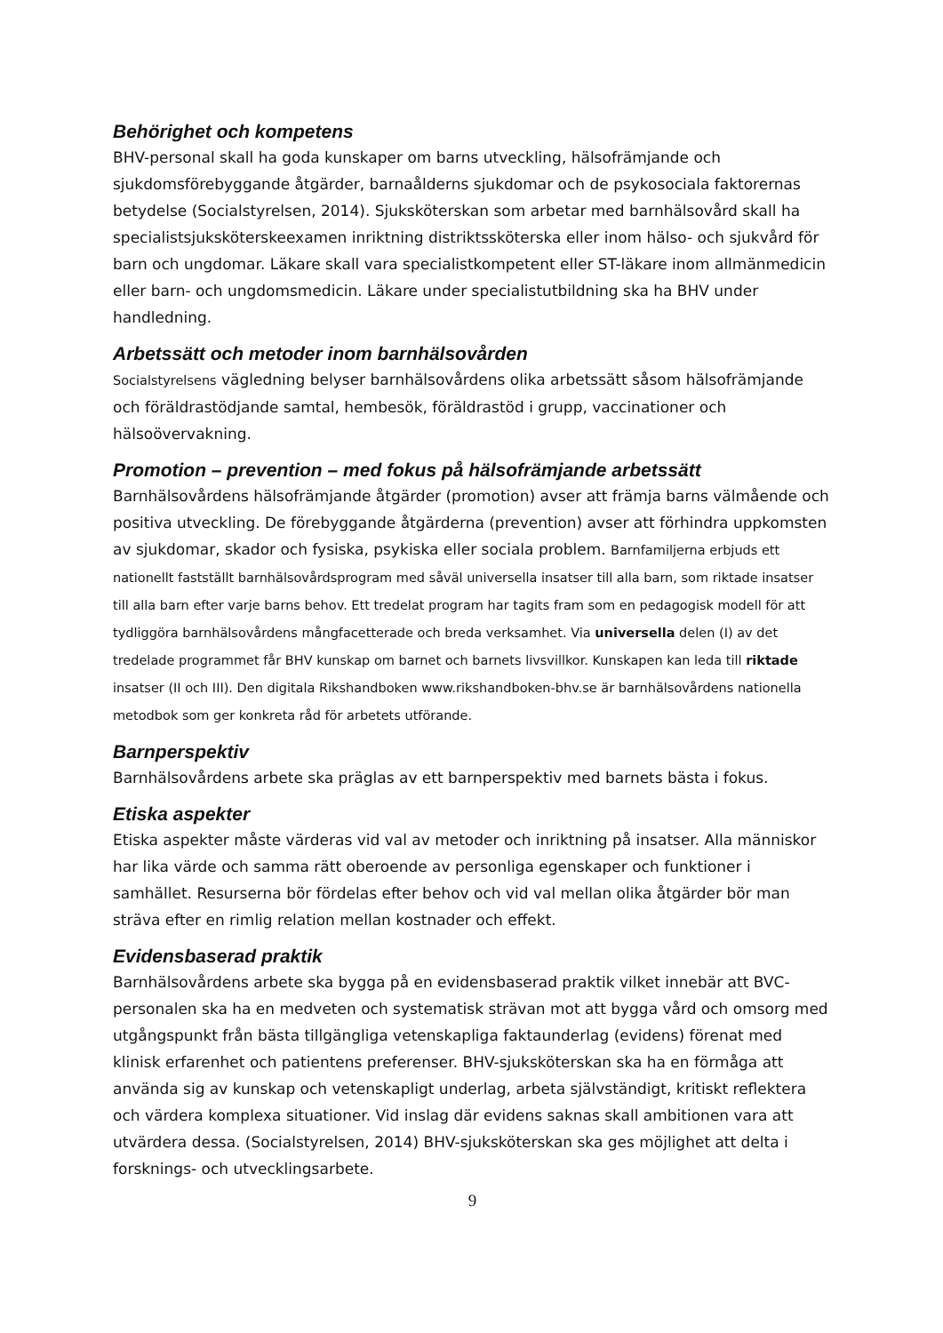Behörighet och kompetens
BHV-personal skall ha goda kunskaper om barns utveckling, hälsofrämjande och sjukdomsförebyggande åtgärder, barnaålderns sjukdomar och de psykosociala faktorernas betydelse (Socialstyrelsen, 2014). Sjuksköterskan som arbetar med barnhälsovård skall ha specialistsjuksköterskeexamen inriktning distriktssköterska eller inom hälso- och sjukvård för barn och ungdomar. Läkare skall vara specialistkompetent eller ST-läkare inom allmänmedicin eller barn- och ungdomsmedicin. Läkare under specialistutbildning ska ha BHV under handledning.
Arbetssätt och metoder inom barnhälsovården
Socialstyrelsens vägledning belyser barnhälsovårdens olika arbetssätt såsom hälsofrämjande och föräldrastödjande samtal, hembesök, föräldrastöd i grupp, vaccinationer och hälsoövervakning.
Promotion – prevention – med fokus på hälsofrämjande arbetssätt
Barnhälsovårdens hälsofrämjande åtgärder (promotion) avser att främja barns välmående och positiva utveckling. De förebyggande åtgärderna (prevention) avser att förhindra uppkomsten av sjukdomar, skador och fysiska, psykiska eller sociala problem. Barnfamiljerna erbjuds ett nationellt fastställt barnhälsovårdsprogram med såväl universella insatser till alla barn, som riktade insatser till alla barn efter varje barns behov. Ett tredelat program har tagits fram som en pedagogisk modell för att tydliggöra barnhälsovårdens mångfacetterade och breda verksamhet. Via universella delen (I) av det tredelade programmet får BHV kunskap om barnet och barnets livsvillkor. Kunskapen kan leda till riktade insatser (II och III). Den digitala Rikshandboken www.rikshandboken-bhv.se är barnhälsovårdens nationella metodbok som ger konkreta råd för arbetets utförande.
Barnperspektiv
Barnhälsovårdens arbete ska präglas av ett barnperspektiv med barnets bästa i fokus.
Etiska aspekter
Etiska aspekter måste värderas vid val av metoder och inriktning på insatser. Alla människor har lika värde och samma rätt oberoende av personliga egenskaper och funktioner i samhället. Resurserna bör fördelas efter behov och vid val mellan olika åtgärder bör man sträva efter en rimlig relation mellan kostnader och effekt.
Evidensbaserad praktik
Barnhälsovårdens arbete ska bygga på en evidensbaserad praktik vilket innebär att BVC-personalen ska ha en medveten och systematisk strävan mot att bygga vård och omsorg med utgångspunkt från bästa tillgängliga vetenskapliga faktaunderlag (evidens) förenat med klinisk erfarenhet och patientens preferenser. BHV-sjuksköterskan ska ha en förmåga att använda sig av kunskap och vetenskapligt underlag, arbeta självständigt, kritiskt reflektera och värdera komplexa situationer. Vid inslag där evidens saknas skall ambitionen vara att utvärdera dessa. (Socialstyrelsen, 2014) BHV-sjuksköterskan ska ges möjlighet att delta i forsknings- och utvecklingsarbete.
9